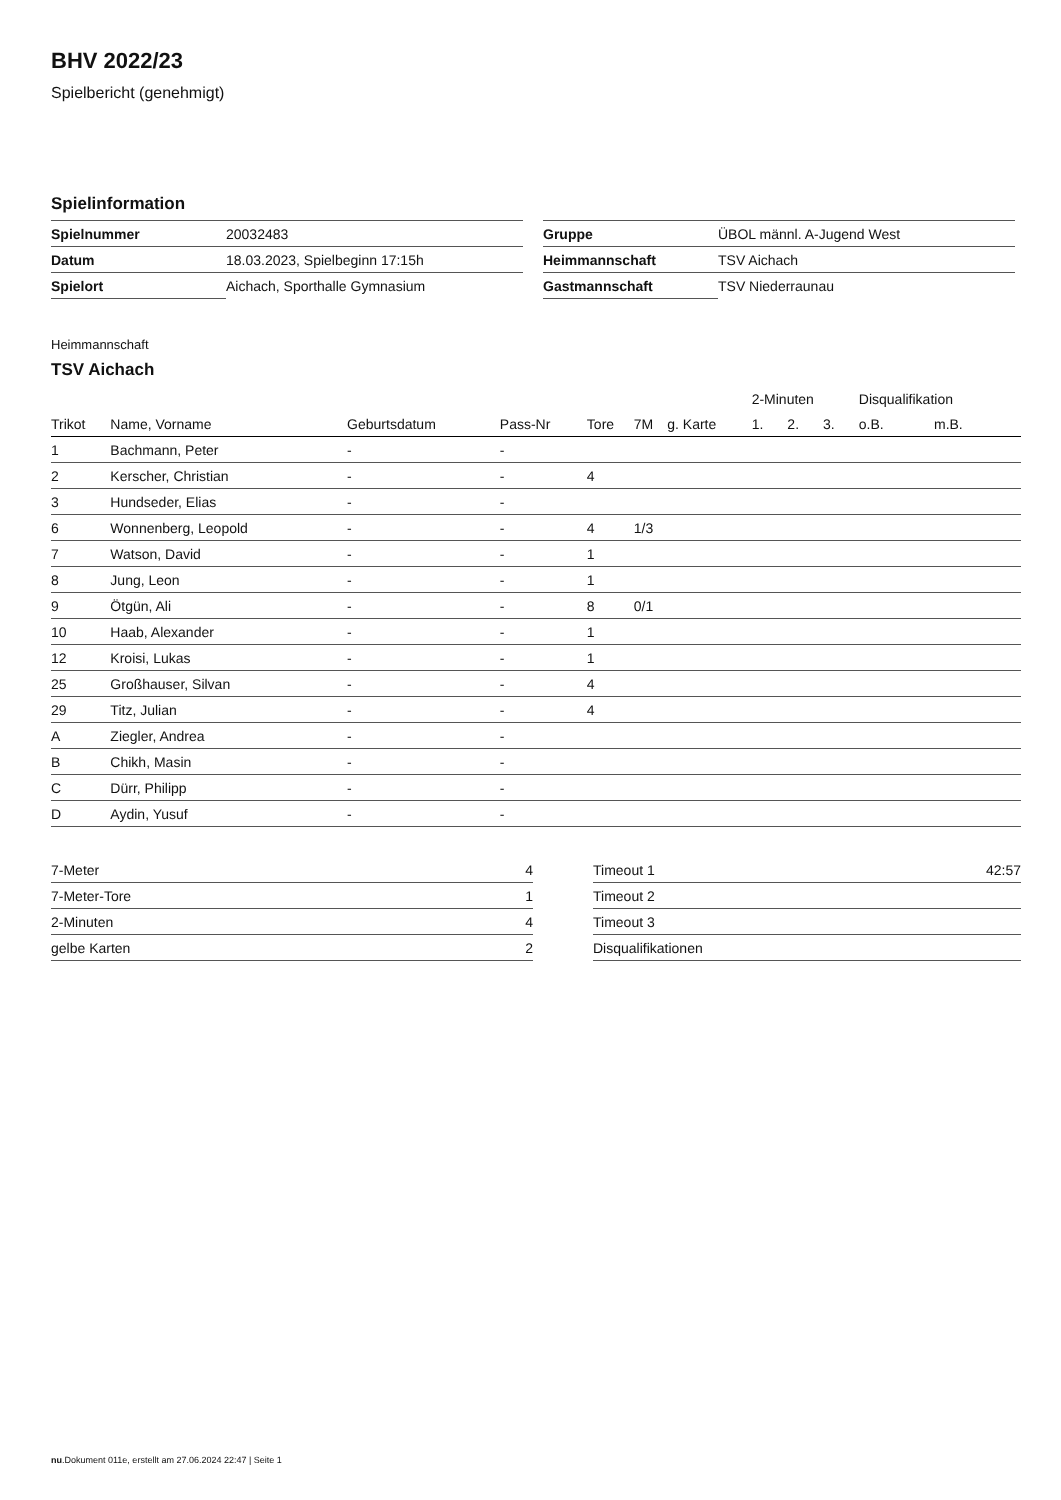BHV 2022/23
Spielbericht (genehmigt)
Spielinformation
| Spielnummer | 20032483 |
| Datum | 18.03.2023, Spielbeginn 17:15h |
| Spielort | Aichach, Sporthalle Gymnasium |
| Gruppe | ÜBOL männl. A-Jugend West |
| Heimmannschaft | TSV Aichach |
| Gastmannschaft | TSV Niederraunau |
Heimmannschaft
TSV Aichach
| | | | | | | | 2-Minuten | | | Disqualifikation | |
| --- | --- | --- | --- | --- | --- | --- | --- | --- | --- | --- | --- |
| Trikot | Name, Vorname | Geburtsdatum | Pass-Nr | Tore | 7M | g. Karte | 1. | 2. | 3. | o.B. | m.B. |
| 1 | Bachmann, Peter | - | - | | | | | | | | |
| 2 | Kerscher, Christian | - | - | 4 | | | | | | | |
| 3 | Hundseder, Elias | - | - | | | | | | | | |
| 6 | Wonnenberg, Leopold | - | - | 4 | 1/3 | | | | | | |
| 7 | Watson, David | - | - | 1 | | | | | | | |
| 8 | Jung, Leon | - | - | 1 | | | | | | | |
| 9 | Ötgün, Ali | - | - | 8 | 0/1 | | | | | | |
| 10 | Haab, Alexander | - | - | 1 | | | | | | | |
| 12 | Kroisi, Lukas | - | - | 1 | | | | | | | |
| 25 | Großhauser, Silvan | - | - | 4 | | | | | | | |
| 29 | Titz, Julian | - | - | 4 | | | | | | | |
| A | Ziegler, Andrea | - | - | | | | | | | | |
| B | Chikh, Masin | - | - | | | | | | | | |
| C | Dürr, Philipp | - | - | | | | | | | | |
| D | Aydin, Yusuf | - | - | | | | | | | | |
| 7-Meter | 4 |
| 7-Meter-Tore | 1 |
| 2-Minuten | 4 |
| gelbe Karten | 2 |
| Timeout 1 | 42:57 |
| Timeout 2 | |
| Timeout 3 | |
| Disqualifikationen | |
nu.Dokument 011e, erstellt am 27.06.2024 22:47 | Seite 1